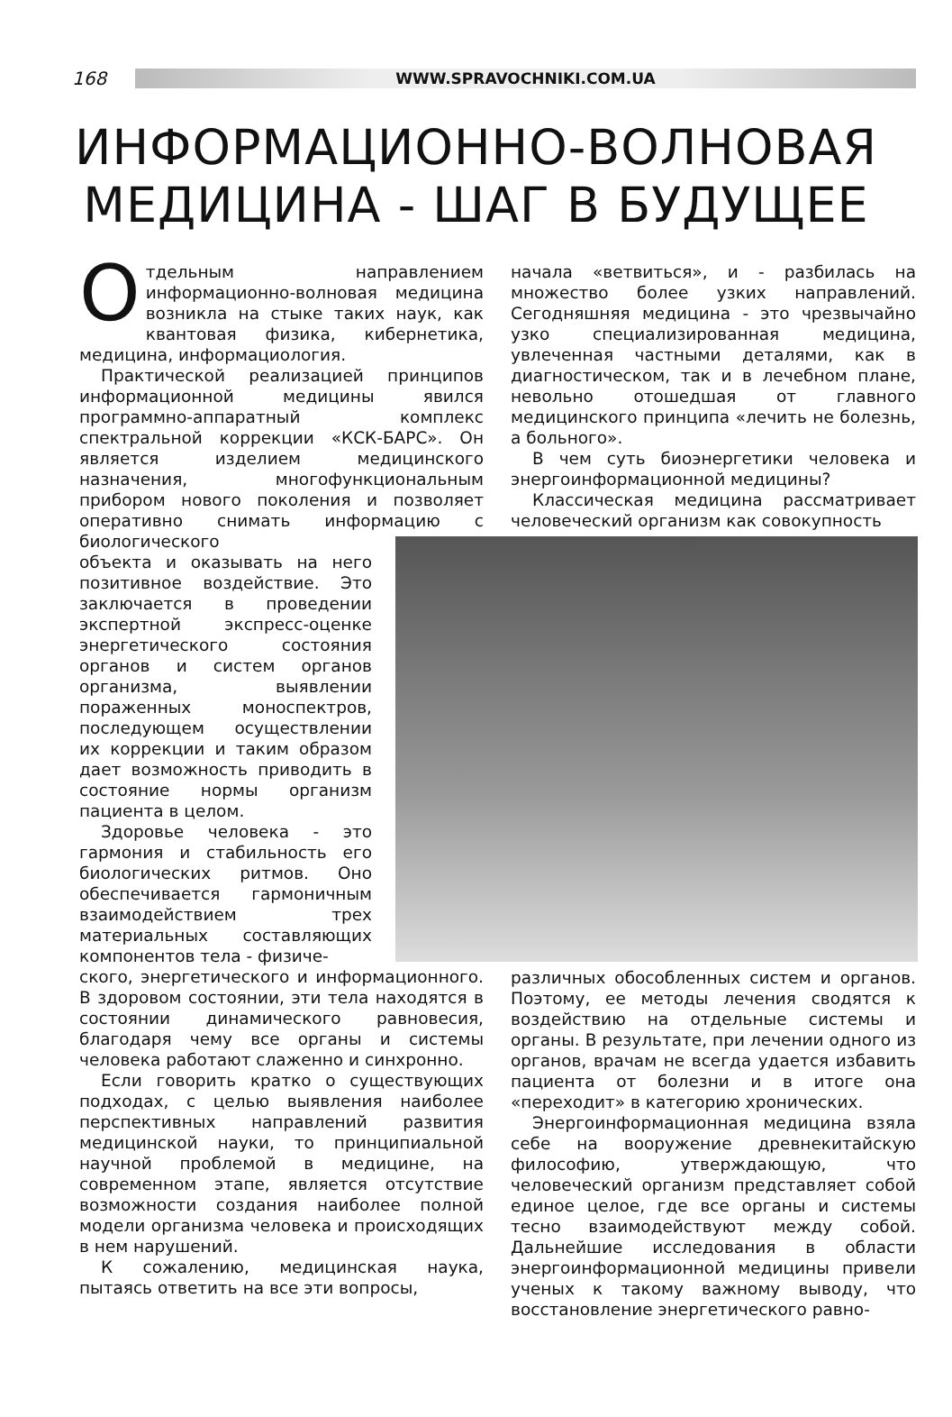168
WWW.SPRAVOCHNIKI.COM.UA
ИНФОРМАЦИОННО-ВОЛНОВАЯ
МЕДИЦИНА - ШАГ В БУДУЩЕЕ
Отдельным направлением информационно-волновая медицина возникла на стыке таких наук, как квантовая физика, кибернетика, медицина, информациология.
Практической реализацией принципов информационной медицины явился программно-аппаратный комплекс спектральной коррекции «КСК-БАРС». Он является изделием медицинского назначения, многофункциональным прибором нового поколения и позволяет оперативно снимать информацию с биологического
объекта и оказывать на него позитивное воздействие. Это заключается в проведении экспертной экспресс-оценке энергетического состояния органов и систем органов организма, выявлении пораженных моноспектров, последующем осуществлении их коррекции и таким образом дает возможность приводить в состояние нормы организм пациента в целом.
Здоровье человека - это гармония и стабильность его биологических ритмов. Оно обеспечивается гармоничным взаимодействием трех материальных составляющих компонентов тела - физиче-
ского, энергетического и информационного. В здоровом состоянии, эти тела находятся в состоянии динамического равновесия, благодаря чему все органы и системы человека работают слаженно и синхронно.
Если говорить кратко о существующих подходах, с целью выявления наиболее перспективных направлений развития медицинской науки, то принципиальной научной проблемой в медицине, на современном этапе, является отсутствие возможности создания наиболее полной модели организма человека и происходящих в нем нарушений.
К сожалению, медицинская наука, пытаясь ответить на все эти вопросы,
начала «ветвиться», и - разбилась на множество более узких направлений. Сегодняшняя медицина - это чрезвычайно узко специализированная медицина, увлеченная частными деталями, как в диагностическом, так и в лечебном плане, невольно отошедшая от главного медицинского принципа «лечить не болезнь, а больного».
В чем суть биоэнергетики человека и энергоинформационной медицины?
Классическая медицина рассматривает человеческий организм как совокупность
различных обособленных систем и органов. Поэтому, ее методы лечения сводятся к воздействию на отдельные системы и органы. В результате, при лечении одного из органов, врачам не всегда удается избавить пациента от болезни и в итоге она «переходит» в категорию хронических.
Энергоинформационная медицина взяла себе на вооружение древнекитайскую философию, утверждающую, что человеческий организм представляет собой единое целое, где все органы и системы тесно взаимодействуют между собой. Дальнейшие исследования в области энергоинформационной медицины привели ученых к такому важному выводу, что восстановление энергетического равно-